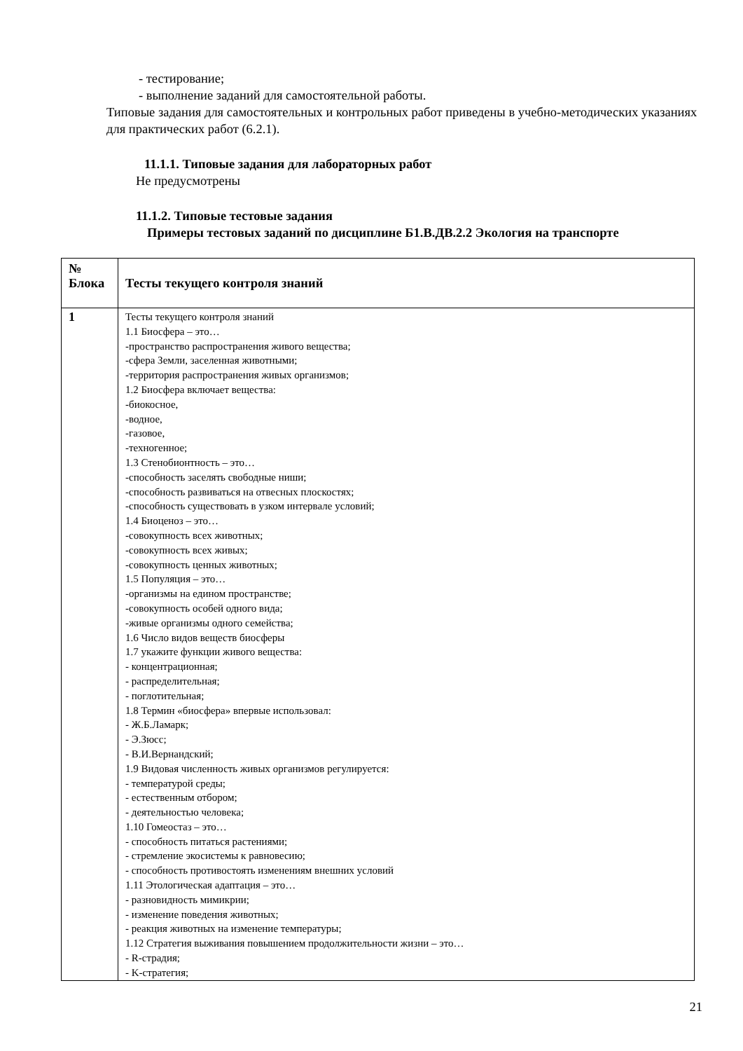- тестирование;
- выполнение заданий для самостоятельной работы.
Типовые задания для самостоятельных и контрольных работ приведены в учебно-методических указаниях для практических работ (6.2.1).
11.1.1. Типовые задания для лабораторных работ
Не предусмотрены
11.1.2. Типовые тестовые задания
Примеры тестовых заданий по дисциплине Б1.В.ДВ.2.2 Экология на транспорте
| № Блока | Тесты текущего контроля знаний |
| --- | --- |
| 1 | Тесты текущего контроля знаний 1.1 Биосфера – это… -пространство распространения живого вещества; -сфера Земли, заселенная животными; -территория распространения живых организмов; 1.2 Биосфера включает вещества: -биокосное, -водное, -газовое, -техногенное; 1.3 Стенобионтность – это… -способность заселять свободные ниши; -способность развиваться на отвесных плоскостях; -способность существовать в узком интервале условий; 1.4 Биоценоз – это… -совокупность всех животных; -совокупность всех живых; -совокупность ценных животных; 1.5 Популяция – это… -организмы на едином пространстве; -совокупность особей одного вида; -живые организмы одного семейства; 1.6 Число видов веществ биосферы 1.7 укажите функции живого вещества: - концентрационная; - распределительная; - поглотительная; 1.8 Термин «биосфера» впервые использовал: - Ж.Б.Ламарк; - Э.Зюсс; - В.И.Вернандский; 1.9 Видовая численность живых организмов регулируется: - температурой среды; - естественным отбором; - деятельностью человека; 1.10 Гомеостаз – это… - способность питаться растениями; - стремление экосистемы к равновесию; - способность противостоять изменениям внешних условий 1.11 Этологическая адаптация – это… - разновидность мимикрии; - изменение поведения животных; - реакция животных на изменение температуры; 1.12 Стратегия выживания повышением продолжительности жизни – это… - R-страдия; - K-стратегия; |
21